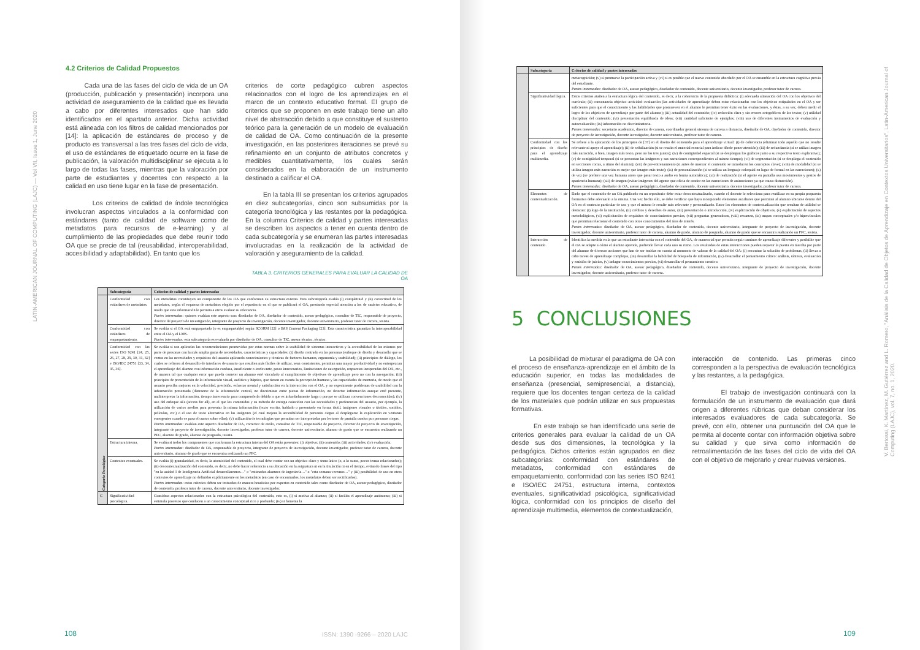LATIN-AMERICAN JOURNAL OF COMPUTING (LAJC) — Vol VII, Issue 1, June 2020
4.2 Criterios de Calidad Propuestos
Cada una de las fases del ciclo de vida de un OA (producción, publicación y presentación) incorpora una actividad de aseguramiento de la calidad que es llevada a cabo por diferentes interesados que han sido identificados en el apartado anterior. Dicha actividad está alineada con los filtros de calidad mencionados por [14]: la aplicación de estándares de proceso y de producto es transversal a las tres fases del ciclo de vida, el uso de estándares de etiquetado ocurre en la fase de publicación, la valoración multidisciplinar se ejecuta a lo largo de todas las fases, mientras que la valoración por parte de estudiantes y docentes con respecto a la calidad en uso tiene lugar en la fase de presentación.
Los criterios de calidad de índole tecnológica involucran aspectos vinculados a la conformidad con estándares (tanto de calidad de software como de metadatos para recursos de e-learning) y al cumplimiento de las propiedades que debe reunir todo OA que se precie de tal (reusabilidad, interoperabilidad, accesibilidad y adaptabilidad). En tanto que los
criterios de corte pedagógico cubren aspectos relacionados con el logro de los aprendizajes en el marco de un contexto educativo formal. El grupo de criterios que se proponen en este trabajo tiene un alto nivel de abstracción debido a que constituye el sustento teórico para la generación de un modelo de evaluación de calidad de OA. Como continuación de la presente investigación, en las posteriores iteraciones se prevé su refinamiento en un conjunto de atributos concretos y medibles cuantitativamente, los cuales serán considerados en la elaboración de un instrumento destinado a calificar el OA.
En la tabla III se presentan los criterios agrupados en diez subcategorías, cinco son subsumidas por la categoría tecnológica y las restantes por la pedagógica. En la columna Criterios de calidad y partes interesadas se describen los aspectos a tener en cuenta dentro de cada subcategoría y se enumeran las partes interesadas involucradas en la realización de la actividad de valoración y aseguramiento de la calidad.
TABLA 3. CRITERIOS GENERALES PARA EVALUAR LA CALIDAD DE OA
| | Subcategoría | Criterios de calidad y partes interesadas |
| --- | --- | --- |
| Categoría Tecnológica | Conformidad con estándares de metadatos. | Los metadatos constituyen un componente de los OA que conforman su estructura externa. Esta subcategoría evalúa (i) completitud y (ii) correctitud de los metadatos, según el esquema de metadatos elegido por el repositorio en el que se publicará el OA, prestando especial atención a los de carácter educativo, de modo que esta información le permita a otros evaluar su relevancia. Partes interesadas: quienes evalúan este aspecto son: diseñador de OA, diseñador de contenido, asesor pedagógico, consultor de TIC, responsable de proyecto, director de proyecto de investigación, integrante de proyecto de investigación, docente investigador, docente universitario, profesor tutor de carrera, tesista. |
| | Conformidad con estándares de empaquetamiento. | Se evalúa si el OA está empaquetado (o es empaquetable) según SCORM [22] o IMS Content Packaging [23]. Esta característica garantiza la interoperabilidad entre el OA y el LMS. Partes interesadas: esta subcategoría es evaluada por diseñador de OA, consultor de TIC, asesor técnico, técnico. |
| | Conformidad con las series ISO 9241 [24, 25, 26, 27, 28, 29, 30, 31, 32] e ISO/IEC 24751 [33, 34, 35, 36]. | Se evalúa si son aplicadas las recomendaciones promovidas por estas normas sobre la usabilidad de sistemas interactivos y la accesibilidad de los mismos por parte de personas con la más amplia gama de necesidades, características y capacidades: (i) diseño centrado en las personas (enfoque de diseño y desarrollo que se centra en las necesidades y requisitos del usuario aplicando conocimientos y técnicas de factores humanos, ergonomía y usabilidad); (ii) principios de diálogo, los cuales se refieren al desarrollo de interfaces de usuario que resulten más fáciles de utilizar, sean consistentes, permitan una mayor productividad y no entorpezcan el aprendizaje del alumno con información confusa, insuficiente o irrelevante, pasos innecesarios, limitaciones de navegación, respuestas inesperadas del OA, etc., de manera tal que cualquier error que pueda cometer un alumno esté vinculado al cumplimiento de objetivos de aprendizaje pero no con la navegación; (iii) principios de presentación de la información visual, auditiva y háptica, que tienen en cuenta la percepción humana y las capacidades de memoria, de modo que el usuario perciba mejoras en la velocidad, precisión, esfuerzo mental y satisfacción en la interacción con el OA, y no experimente problemas de usabilidad con la información presentada (distraerse de la información central, no discriminar entre piezas de información, no detectar información aunque esté presente, malinterpretar la información, tiempo innecesario para comprenderla debido a que es infundadamente larga o porque se utilizan convenciones desconocidas); (iv) uso del enfoque aFa (access for all), en el que los contenidos y su método de entrega coinciden con las necesidades y preferencias del usuario, por ejemplo, la utilización de varios medios para presentar la misma información (texto escrito, hablado o presentado en forma táctil, imágenes visuales o táctiles, sonidos, películas, etc.) o el uso de texto alternativo en las imágenes (el cual mejora la accesibilidad de personas ciegas al desplegarse la explicación en ventanas emergentes cuando se pasa el cursor sobre ellas); (v) utilización de tecnologías que permitan ser interpretadas por lectores de pantalla usados por personas ciegas. Partes interesadas: evalúan este aspecto diseñador de OA, corrector de estilo, consultor de TIC, responsable de proyecto, director de proyecto de investigación, integrante de proyecto de investigación, docente investigador, profesor tutor de carrera, docente universitario, alumno de grado que se encuentra realizando un PFC, alumno de grado, alumno de posgrado, tesista. |
| | Estructura interna. | Se evalúa si todos los componentes que conforman la estructura interna del OA están presentes: (i) objetivo; (ii) contenido; (iii) actividades; (iv) evaluación. Partes interesadas: diseñador de OA, responsable de proyecto, integrante de proyecto de investigación, docente investigador, profesor tutor de carrera, docente universitario, alumno de grado que se encuentra realizando un PFC. |
| | Contextos eventuales. | Se evalúa (i) granularidad, es decir, la atomicidad del contenido, el cual debe contar con un objetivo claro y tema único (o, a lo sumo, pocos temas relacionados); (ii) descontextualización del contenido, es decir, no debe hacer referencia a su ubicación en la asignatura ni en la titulación ni en el tiempo, evitando frases del tipo "en la unidad I de Inteligencia Artificial desarrollaremos…" o "estimados alumnos de ingeniería…" o "esta semana veremos…" y (iii) posibilidad de uso en otros contextos de aprendizaje no definidos explícitamente en los metadatos (en caso de encontrarlos, los metadatos deben ser rectificados). Partes interesadas: estos criterios deben ser testeados de manera heurística por expertos en contenido tales como diseñador de OA, asesor pedagógico, diseñador de contenido, profesor tutor de carrera, docente universitario, docente investigador. |
| C | Significatividad psicológica. | Considera aspectos relacionados con la estructura psicológica del contenido, esto es, (i) si motiva al alumno; (ii) si facilita el aprendizaje autónomo; (iii) si estimula procesos que conducen a un conocimiento conceptual rico y profundo; (iv) si fomenta la |
108 ISSN: 1390 -9266 – 2020 LAJC
V. Bertossi, K. Martínez, M. Gutiérrez and L. Romero, "Análisis de la Calidad de Objetos de Aprendizaje en Contextos Universitarios", Latin-American Journal of Computing (LAJC), vol. 7, no. 1, 2020.
| | Subcategoría | Criterios de calidad y partes interesadas |
| --- | --- | --- |
| | | metacognición; (v) si promueve la participación activa y (vi) si es posible que el nuevo contenido abordado por el OA se ensamble en la estructura cognitiva previa del estudiante. Partes interesadas: diseñador de OA, asesor pedagógico, diseñador de contenido, docente universitario, docente investigador, profesor tutor de carrera. |
| | Significatividad lógica. | Estos criterios atañen a la estructura lógica del contenido, es decir, a la coherencia de la propuesta didáctica: (i) adecuada alineación del OA con los objetivos del currículo; (ii) consonancia objetivo–actividad–evaluación (las actividades de aprendizaje deben estar relacionadas con los objetivos estipulados en el OA y ser suficientes para que el conocimiento y las habilidades que promueven en el alumno le permitan tener éxito en las evaluaciones, y éstas, a su vez, deben medir el logro de los objetivos de aprendizaje por parte del alumno); (iii) actualidad del contenido; (iv) redacción clara y sin errores ortográficos de los textos; (v) utilidad disciplinar del contenido; (vi) presentación equilibrada de ideas; (vii) cantidad suficiente de ejemplos; (viii) uso de diferentes instrumentos de evaluación y autoevaluación; (ix) información no discriminatoria. Partes interesadas: secretario académico, director de carrera, coordinador general sistema de carrera a distancia, diseñador de OA, diseñador de contenido, director de proyecto de investigación, docente investigador, docente universitario, profesor tutor de carrera. |
| | Conformidad con los principios de diseño para el aprendizaje multimedia. | Se refiere a la aplicación de los principios de [37] en el diseño del contenido para el aprendizaje virtual: (i) de coherencia (eliminar todo aquello que no resulte relevante ni apoye el aprendizaje); (ii) de señalización (si se resalta el material esencial para indicar dónde poner atención); (iii) de redundancia (si se utiliza imagen más narración, o bien, imagen más texto, pero no los tres juntos); (iv) de contigüidad espacial (si se despliegan los gráficos junto a su respectivo texto explicativo); (v) de contigüidad temporal (si se presentan las imágenes y sus narraciones correspondientes al mismo tiempo); (vi) de segmentación (si se despliega el contenido en secciones cortas, a ritmo del alumno); (vii) de pre-entrenamiento (si antes de mostrar el contenido se introducen los conceptos clave); (viii) de modalidad (si se utiliza imagen más narración es mejor que imagen más texto); (ix) de personalización (si se utiliza un lenguaje coloquial en lugar de formal en las narraciones); (x) de voz (se prefiere una voz humana antes que pasar texto a audio en forma automática); (xi) de realización (si el agente en pantalla usa movimientos y gestos de apariencia humana); (xii) de imagen (evitar imágenes del agente que oficia de orador en las narraciones de animaciones ya que causa distracción). Partes interesadas: diseñador de OA, asesor pedagógico, diseñador de contenido, docente universitario, docente investigador, profesor tutor de carrera. |
| | Elementos de contextualización. | Dado que el contenido de un OA publicado en un repositorio debe estar descontextualizado, cuando el docente lo selecciona para reutilizar en su propia propuesta formativa debe adecuarlo a la misma. Una vez hecho ello, se debe verificar que haya incorporado elementos auxiliares que permitan al alumno ubicarse dentro del OA en el contexto particular de uso y que el mismo le resulte más relevante y personalizado. Entre los elementos de contextualización que resultan de utilidad se destacan: (i) logo de la institución, (ii) créditos y derechos de autor, (iii) presentación o introducción, (iv) explicitación de objetivos, (v) explicitación de aspectos metodológicos, (vi) explicitación de requisitos de conocimientos previos, (vii) preguntas generadoras, (viii) resumen, (ix) mapas conceptuales y/o hipervínculos que permitan relacionar el contenido con otros conocimientos del área de interés. Partes interesadas: diseñador de OA, asesor pedagógico, diseñador de contenido, docente universitario, integrante de proyecto de investigación, docente investigador, docente universitario, profesor tutor de carrera, alumno de grado, alumno de posgrado, alumno de grado que se encuentra realizando un PFC, tesista. |
| | Interacción de contenido. | Identifica la medida en la que un estudiante interactúa con el contenido del OA, de manera tal que permita seguir caminos de aprendizaje diferentes y posibilite que el OA se adapte a cómo el alumno aprende, pudiendo llevar cada uno su ritmo. Los resultados de estas interacciones pueden requerir la puesta en marcha por parte del alumno de diversas acciones que han de ser tenidas en cuenta al momento de valorar de la calidad del OA: (i) encontrar la solución de problemas, (ii) llevar a cabo tareas de aprendizaje complejas, (iii) desarrollar la habilidad de búsqueda de información, (iv) desarrollar el pensamiento crítico: análisis, síntesis, evaluación y emisión de juicios, (v) indagar conocimientos previos, (vi) desarrollar el pensamiento creativo. Partes interesadas: diseñador de OA, asesor pedagógico, diseñador de contenido, docente universitario, integrante de proyecto de investigación, docente investigador, docente universitario, profesor tutor de carrera. |
5 CONCLUSIONES
La posibilidad de mixturar el paradigma de OA con el proceso de enseñanza-aprendizaje en el ámbito de la educación superior, en todas las modalidades de enseñanza (presencial, semipresencial, a distancia), requiere que los docentes tengan certeza de la calidad de los materiales que podrán utilizar en sus propuestas formativas.
En este trabajo se han identificado una serie de criterios generales para evaluar la calidad de un OA desde sus dos dimensiones, la tecnológica y la pedagógica. Dichos criterios están agrupados en diez subcategorías: conformidad con estándares de metadatos, conformidad con estándares de empaquetamiento, conformidad con las series ISO 9241 e ISO/IEC 24751, estructura interna, contextos eventuales, significatividad psicológica, significatividad lógica, conformidad con los principios de diseño del aprendizaje multimedia, elementos de contextualización,
interacción de contenido. Las primeras cinco corresponden a la perspectiva de evaluación tecnológica y las restantes, a la pedagógica.
El trabajo de investigación continuará con la formulación de un instrumento de evaluación que dará origen a diferentes rúbricas que deban considerar los interesados evaluadores de cada subcategoría. Se prevé, con ello, obtener una puntuación del OA que le permita al docente contar con información objetiva sobre su calidad y que sirva como información de retroalimentación de las fases del ciclo de vida del OA con el objetivo de mejorarlo y crear nuevas versiones.
109